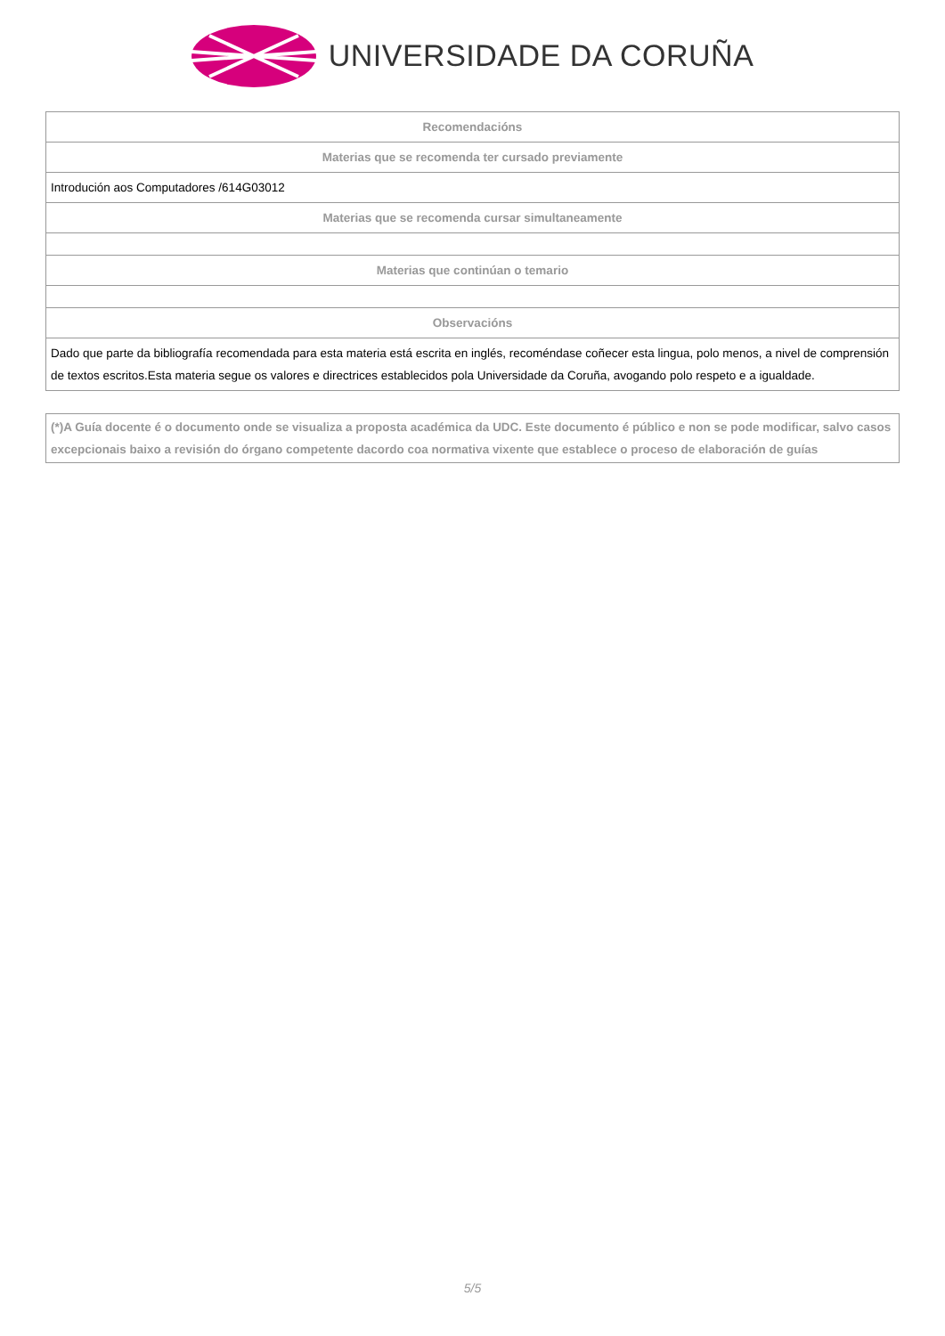UNIVERSIDADE DA CORUÑA
| Recomendacións |
| --- |
| Materias que se recomenda ter cursado previamente |
| Introdución aos Computadores /614G03012 |
| Materias que se recomenda cursar simultaneamente |
| Materias que continúan o temario |
| Observacións |
| Dado que parte da bibliografía recomendada para esta materia está escrita en inglés, recoméndase coñecer esta lingua, polo menos, a nivel de comprensión de textos escritos.Esta materia segue os valores e directrices establecidos pola Universidade da Coruña, avogando polo respeto e a igualdade. |
(*)A Guía docente é o documento onde se visualiza a proposta académica da UDC. Este documento é público e non se pode modificar, salvo casos excepcionais baixo a revisión do órgano competente dacordo coa normativa vixente que establece o proceso de elaboración de guías
5/5